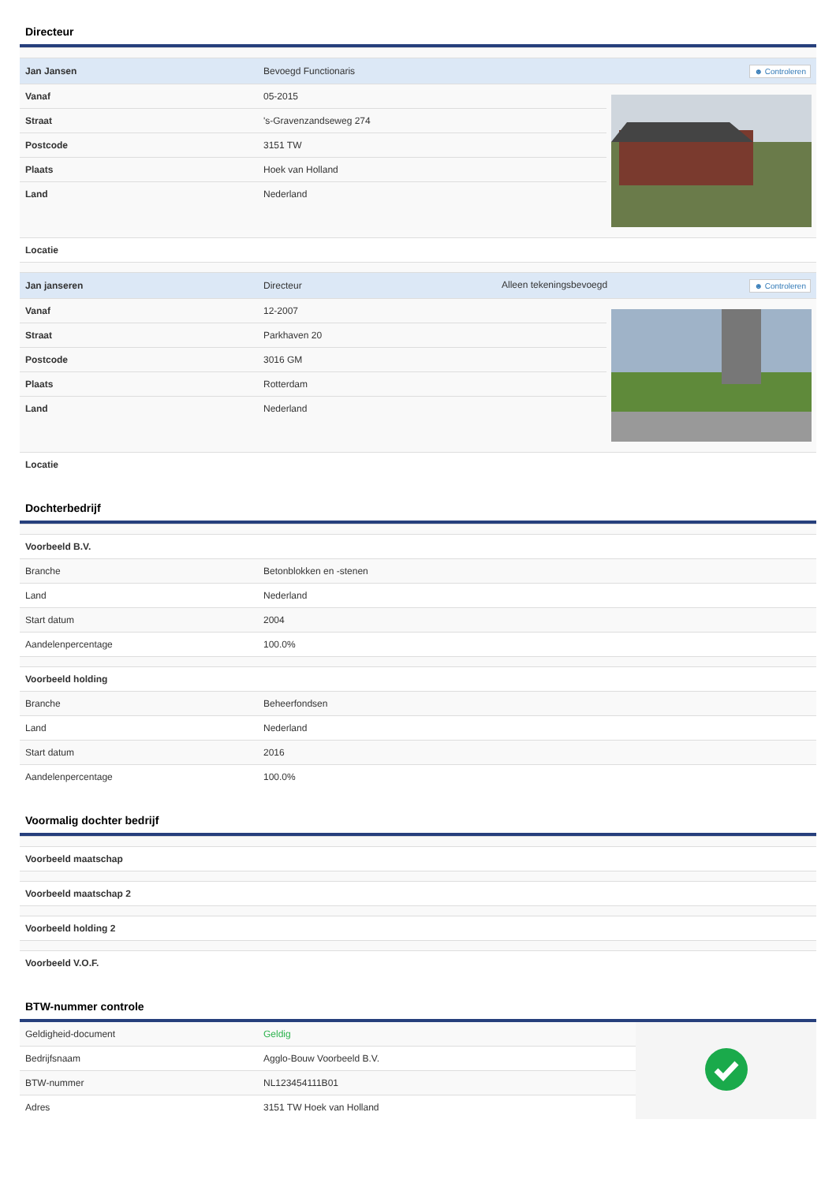Directeur
| Jan Jansen | Bevoegd Functionaris | ☻ Controleren | |
| Vanaf | 05-2015 | | |
| Straat | 's-Gravenzandseweg 274 | | |
| Postcode | 3151 TW | | |
| Plaats | Hoek van Holland | | |
| Land | Nederland | | |
| Locatie | | | |
| Jan janseren | Directeur | Alleen tekeningsbevoegd ☻ Controleren | |
| Vanaf | 12-2007 | | |
| Straat | Parkhaven 20 | | |
| Postcode | 3016 GM | | |
| Plaats | Rotterdam | | |
| Land | Nederland | | |
| Locatie | | | |
Dochterbedrijf
| Voorbeeld B.V. | |
| Branche | Betonblokken en -stenen |
| Land | Nederland |
| Start datum | 2004 |
| Aandelenpercentage | 100.0% |
| Voorbeeld holding | |
| Branche | Beheerfondsen |
| Land | Nederland |
| Start datum | 2016 |
| Aandelenpercentage | 100.0% |
Voormalig dochter bedrijf
| Voorbeeld maatschap |
| Voorbeeld maatschap 2 |
| Voorbeeld holding 2 |
| Voorbeeld V.O.F. |
BTW-nummer controle
| Geldigheid-document | Geldig | |
| Bedrijfsnaam | Agglo-Bouw Voorbeeld B.V. | |
| BTW-nummer | NL123454111B01 | |
| Adres | 3151 TW Hoek van Holland | |